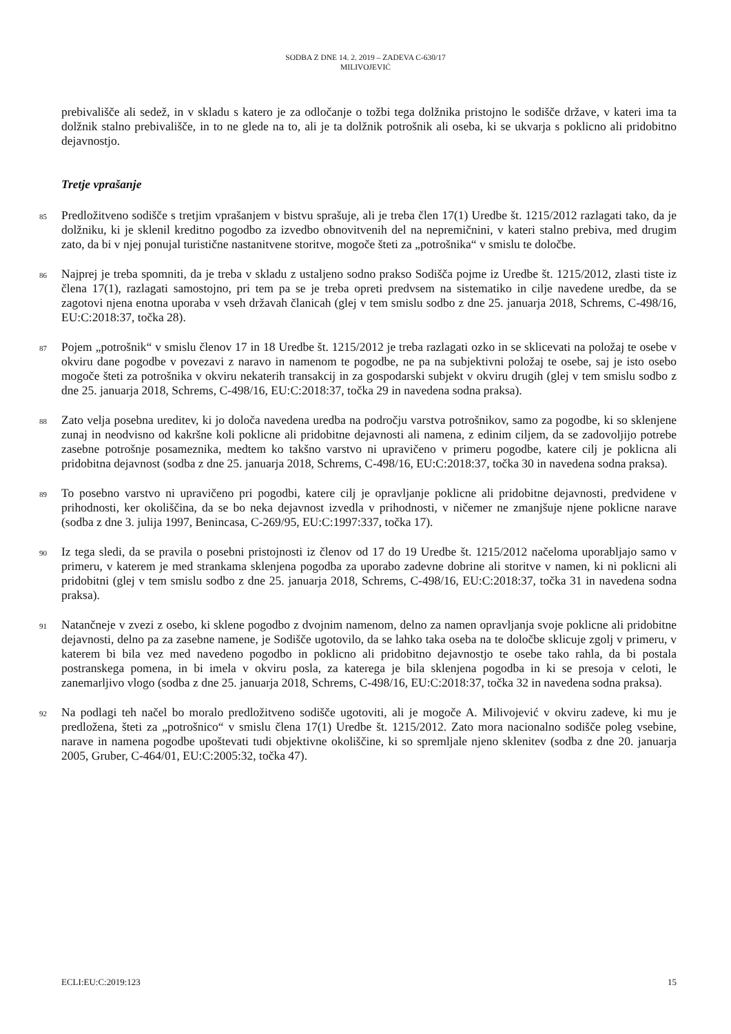SODBA Z DNE 14. 2. 2019 – ZADEVA C-630/17
MILIVOJEVIĆ
prebivališče ali sedež, in v skladu s katero je za odločanje o tožbi tega dolžnika pristojno le sodišče države, v kateri ima ta dolžnik stalno prebivališče, in to ne glede na to, ali je ta dolžnik potrošnik ali oseba, ki se ukvarja s poklicno ali pridobitno dejavnostjo.
Tretje vprašanje
85
Predložitveno sodišče s tretjim vprašanjem v bistvu sprašuje, ali je treba člen 17(1) Uredbe št. 1215/2012 razlagati tako, da je dolžniku, ki je sklenil kreditno pogodbo za izvedbo obnovitvenih del na nepremičnini, v kateri stalno prebiva, med drugim zato, da bi v njej ponujal turistične nastanitvene storitve, mogoče šteti za „potrošnika“ v smislu te določbe.
86
Najprej je treba spomniti, da je treba v skladu z ustaljeno sodno prakso Sodišča pojme iz Uredbe št. 1215/2012, zlasti tiste iz člena 17(1), razlagati samostojno, pri tem pa se je treba opreti predvsem na sistematiko in cilje navedene uredbe, da se zagotovi njena enotna uporaba v vseh državah članicah (glej v tem smislu sodbo z dne 25. januarja 2018, Schrems, C-498/16, EU:C:2018:37, točka 28).
87
Pojem „potrošnik“ v smislu členov 17 in 18 Uredbe št. 1215/2012 je treba razlagati ozko in se sklicevati na položaj te osebe v okviru dane pogodbe v povezavi z naravo in namenom te pogodbe, ne pa na subjektivni položaj te osebe, saj je isto osebo mogoče šteti za potrošnika v okviru nekaterih transakcij in za gospodarski subjekt v okviru drugih (glej v tem smislu sodbo z dne 25. januarja 2018, Schrems, C-498/16, EU:C:2018:37, točka 29 in navedena sodna praksa).
88
Zato velja posebna ureditev, ki jo določa navedena uredba na področju varstva potrošnikov, samo za pogodbe, ki so sklenjene zunaj in neodvisno od kakršne koli poklicne ali pridobitne dejavnosti ali namena, z edinim ciljem, da se zadovoljijo potrebe zasebne potrošnje posameznika, medtem ko takšno varstvo ni upravičeno v primeru pogodbe, katere cilj je poklicna ali pridobitna dejavnost (sodba z dne 25. januarja 2018, Schrems, C-498/16, EU:C:2018:37, točka 30 in navedena sodna praksa).
89
To posebno varstvo ni upravičeno pri pogodbi, katere cilj je opravljanje poklicne ali pridobitne dejavnosti, predvidene v prihodnosti, ker okoliščina, da se bo neka dejavnost izvedla v prihodnosti, v ničemer ne zmanjšuje njene poklicne narave (sodba z dne 3. julija 1997, Benincasa, C-269/95, EU:C:1997:337, točka 17).
90
Iz tega sledi, da se pravila o posebni pristojnosti iz členov od 17 do 19 Uredbe št. 1215/2012 načeloma uporabljajo samo v primeru, v katerem je med strankama sklenjena pogodba za uporabo zadevne dobrine ali storitve v namen, ki ni poklicni ali pridobitni (glej v tem smislu sodbo z dne 25. januarja 2018, Schrems, C-498/16, EU:C:2018:37, točka 31 in navedena sodna praksa).
91
Natančneje v zvezi z osebo, ki sklene pogodbo z dvojnim namenom, delno za namen opravljanja svoje poklicne ali pridobitne dejavnosti, delno pa za zasebne namene, je Sodišče ugotovilo, da se lahko taka oseba na te določbe sklicuje zgolj v primeru, v katerem bi bila vez med navedeno pogodbo in poklicno ali pridobitno dejavnostjo te osebe tako rahla, da bi postala postranskega pomena, in bi imela v okviru posla, za katerega je bila sklenjena pogodba in ki se presoja v celoti, le zanemarljivo vlogo (sodba z dne 25. januarja 2018, Schrems, C-498/16, EU:C:2018:37, točka 32 in navedena sodna praksa).
92
Na podlagi teh načel bo moralo predložitveno sodišče ugotoviti, ali je mogoče A. Milivojević v okviru zadeve, ki mu je predložena, šteti za „potrošnico“ v smislu člena 17(1) Uredbe št. 1215/2012. Zato mora nacionalno sodišče poleg vsebine, narave in namena pogodbe upoštevati tudi objektivne okoliščine, ki so spremljale njeno sklenitev (sodba z dne 20. januarja 2005, Gruber, C-464/01, EU:C:2005:32, točka 47).
ECLI:EU:C:2019:123 15